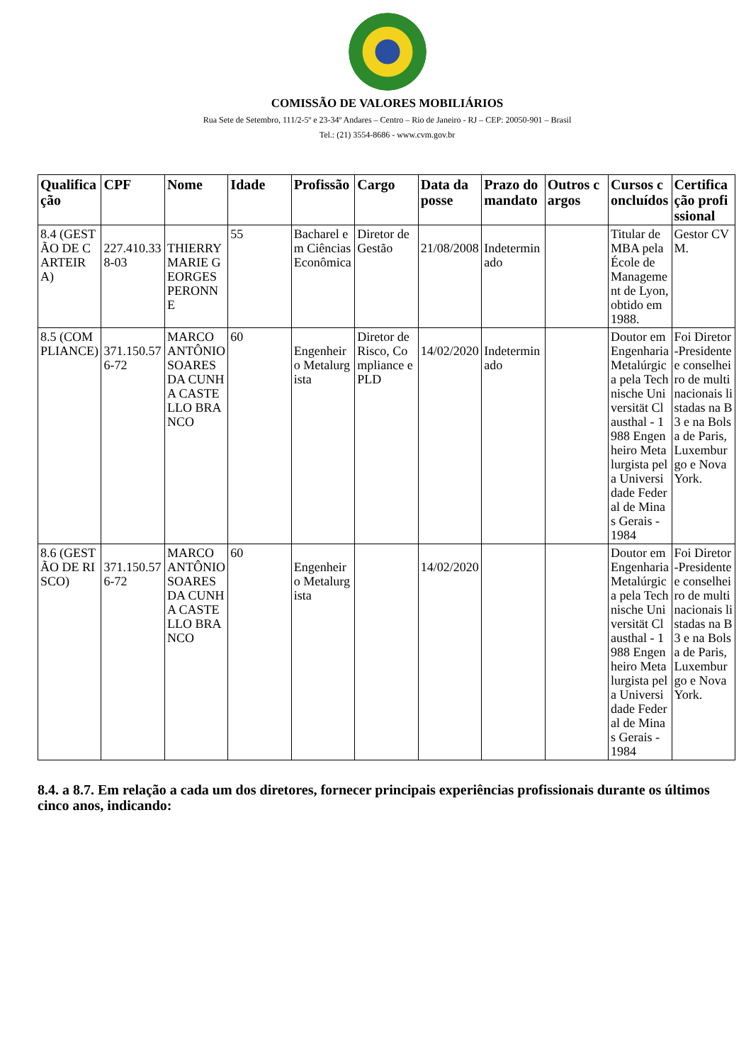COMISSÃO DE VALORES MOBILIÁRIOS
Rua Sete de Setembro, 111/2-5º e 23-34º Andares – Centro – Rio de Janeiro - RJ – CEP: 20050-901 – Brasil
Tel.: (21) 3554-8686 - www.cvm.gov.br
| Qualificação | CPF | Nome | Idade | Profissão | Cargo | Data da posse | Prazo do mandato | Outros cargos | Cursos concluídos | Certificação profissional |
| --- | --- | --- | --- | --- | --- | --- | --- | --- | --- | --- |
| 8.4 (GESTÃO DE CARTEIRA) | 227.410.338-03 | THIERRY MARIE GEORGES PERONNE | 55 | Bacharel em Ciências Econômica | Diretor de Gestão | 21/08/2008 | Indeterminado | | Titular de MBA pela École de Management de Lyon, obtido em 1988. | Gestor CVM. |
| 8.5 (COMPLIANCE) | 371.150.576-72 | MARCO ANTÔNIO SOARES DA CUNHA CASTELLO BRANCO | 60 | Engenheiro Metalurgista | Diretor de Risco, Compliance e PLD | 14/02/2020 | Indeterminado | | Doutor em Engenharia Metalúrgica pela Technische Universität Clausthal - 1988 Engenheiro Metalurgista pela Universidade Federal de Minas Gerais - 1984 | Foi Diretor-Presidente e conselheiro de multinacionais listadas na B3 e na Bolsa de Paris, Luxemburgo e Nova York. |
| 8.6 (GESTÃO DE RISCO) | 371.150.576-72 | MARCO ANTÔNIO SOARES DA CUNHA CASTELLO BRANCO | 60 | Engenheiro Metalurgista | | 14/02/2020 | | | Doutor em Engenharia Metalúrgica pela Technische Universität Clausthal - 1988 Engenheiro Metalurgista pela Universidade Federal de Minas Gerais - 1984 | Foi Diretor-Presidente e conselheiro de multinacionais listadas na B3 e na Bolsa de Paris, Luxemburgo e Nova York. |
8.4. a 8.7. Em relação a cada um dos diretores, fornecer principais experiências profissionais durante os últimos cinco anos, indicando: